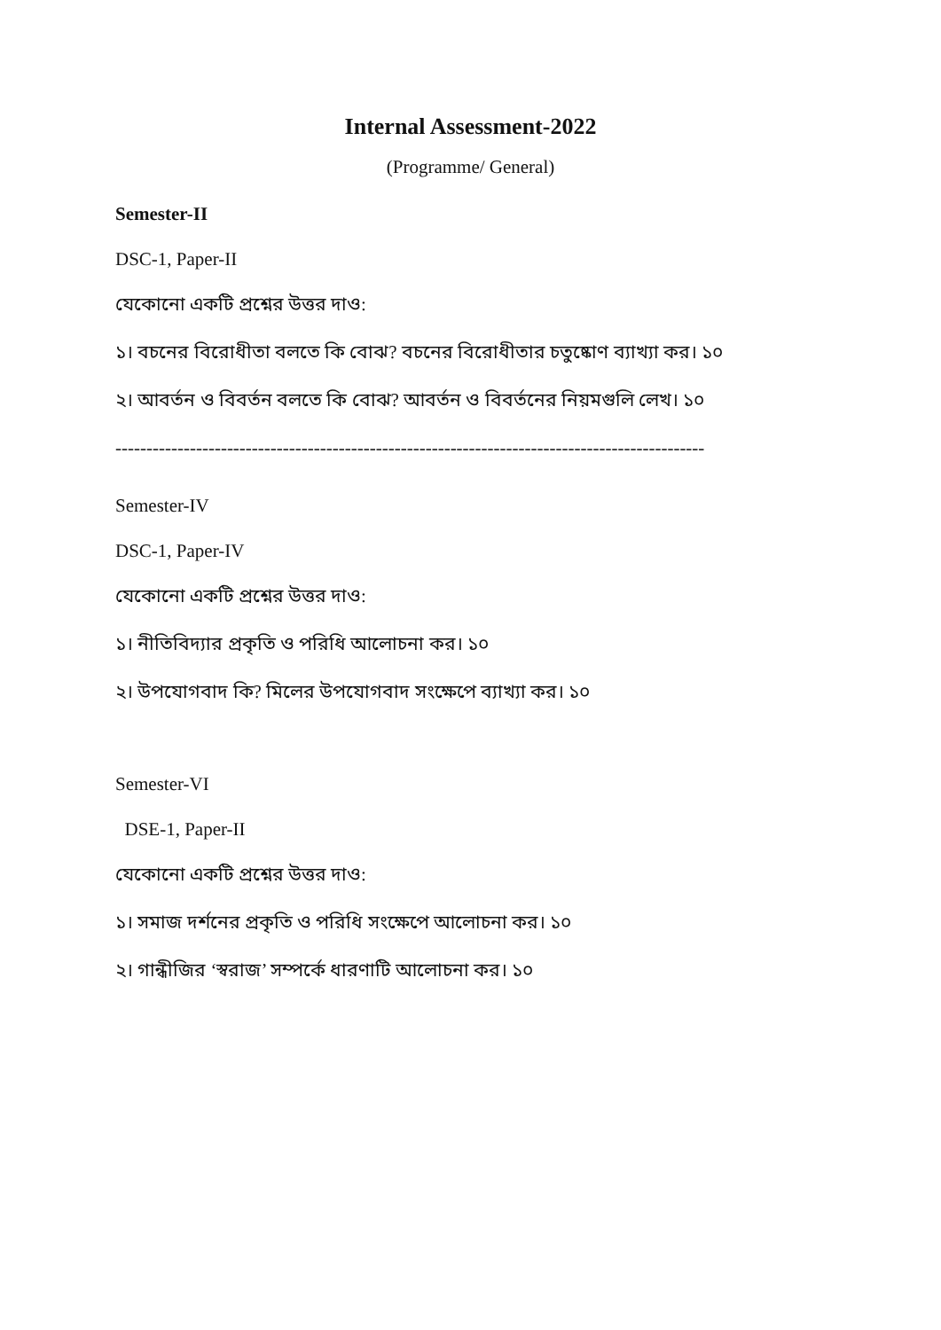Internal Assessment-2022
(Programme/ General)
Semester-II
DSC-1, Paper-II
যেকোনো একটি প্রশ্নের উত্তর দাও:
১। বচনের বিরোধীতা বলতে কি বোঝ? বচনের বিরোধীতার চতুষ্কোণ ব্যাখ্যা কর। ১০
২। আবর্তন ও বিবর্তন বলতে কি বোঝ? আবর্তন ও বিবর্তনের নিয়মগুলি লেখ। ১০
-----------------------------------------------------------------------------------------------
Semester-IV
DSC-1, Paper-IV
যেকোনো একটি প্রশ্নের উত্তর দাও:
১। নীতিবিদ্যার প্রকৃতি ও পরিধি আলোচনা কর। ১০
২। উপযোগবাদ কি? মিলের উপযোগবাদ সংক্ষেপে ব্যাখ্যা কর। ১০
Semester-VI
DSE-1, Paper-II
যেকোনো একটি প্রশ্নের উত্তর দাও:
১। সমাজ দর্শনের প্রকৃতি ও পরিধি সংক্ষেপে আলোচনা কর। ১০
২। গান্ধীজির ‘স্বরাজ’ সম্পর্কে ধারণাটি আলোচনা কর। ১০